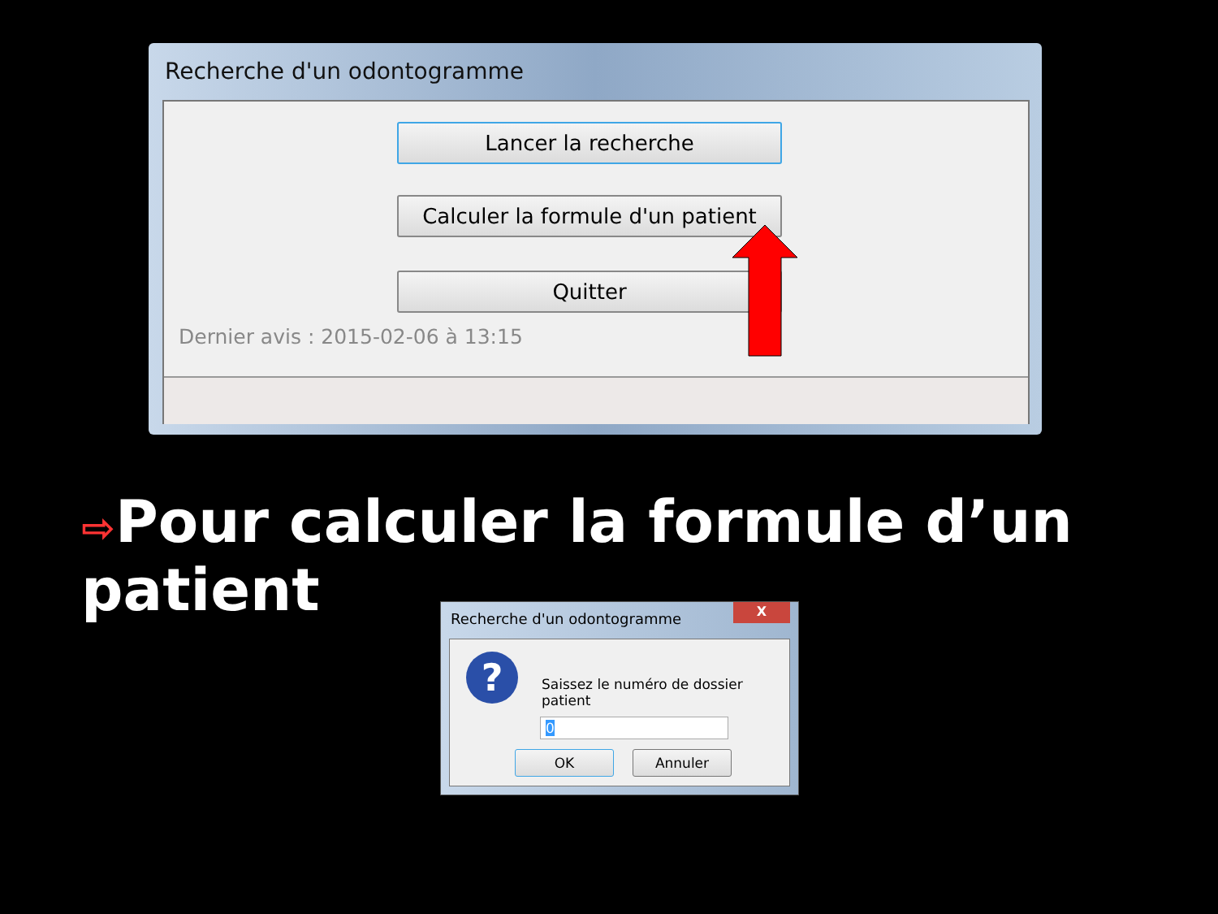Recherche d'un odontogramme
Lancer la recherche
Calculer la formule d'un patient
Quitter
Dernier avis : 2015-02-06 à 13:15
⇨Pour calculer la formule d’un patient
Recherche d'un odontogramme
X
?
Saissez le numéro de dossier patient
0
OK Annuler